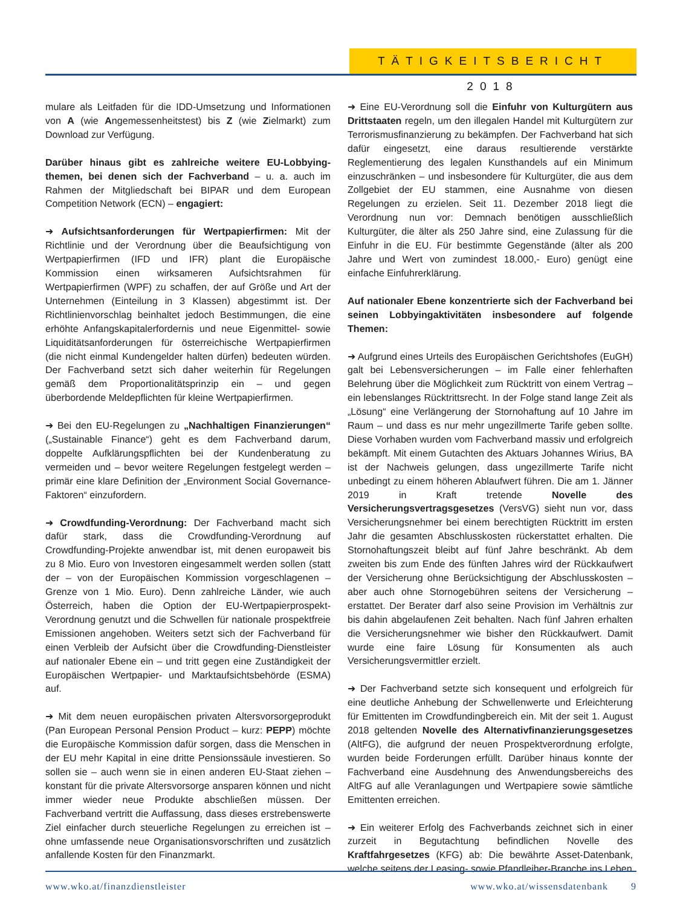TÄTIGKEITSBERICHT 2018
mulare als Leitfaden für die IDD-Umsetzung und Informationen von A (wie Angemessenheitstest) bis Z (wie Zielmarkt) zum Download zur Verfügung.
Darüber hinaus gibt es zahlreiche weitere EU-Lobbying-themen, bei denen sich der Fachverband – u. a. auch im Rahmen der Mitgliedschaft bei BIPAR und dem European Competition Network (ECN) – engagiert:
➜ Aufsichtsanforderungen für Wertpapierfirmen: Mit der Richtlinie und der Verordnung über die Beaufsichtigung von Wertpapierfirmen (IFD und IFR) plant die Europäische Kommission einen wirksameren Aufsichtsrahmen für Wertpapierfirmen (WPF) zu schaffen, der auf Größe und Art der Unternehmen (Einteilung in 3 Klassen) abgestimmt ist. Der Richtlinienvorschlag beinhaltet jedoch Bestimmungen, die eine erhöhte Anfangskapitalerfordernis und neue Eigenmittel- sowie Liquiditätsanforderungen für österreichische Wertpapierfirmen (die nicht einmal Kundengelder halten dürfen) bedeuten würden. Der Fachverband setzt sich daher weiterhin für Regelungen gemäß dem Proportionalitätsprinzip ein – und gegen überbordende Meldepflichten für kleine Wertpapierfirmen.
➜ Bei den EU-Regelungen zu „Nachhaltigen Finanzierungen“ („Sustainable Finance“) geht es dem Fachverband darum, doppelte Aufklärungspflichten bei der Kundenberatung zu vermeiden und – bevor weitere Regelungen festgelegt werden – primär eine klare Definition der „Environment Social Governance-Faktoren“ einzufordern.
➜ Crowdfunding-Verordnung: Der Fachverband macht sich dafür stark, dass die Crowdfunding-Verordnung auf Crowdfunding-Projekte anwendbar ist, mit denen europaweit bis zu 8 Mio. Euro von Investoren eingesammelt werden sollen (statt der – von der Europäischen Kommission vorgeschlagenen – Grenze von 1 Mio. Euro). Denn zahlreiche Länder, wie auch Österreich, haben die Option der EU-Wertpapierprospekt-Verordnung genutzt und die Schwellen für nationale prospektfreie Emissionen angehoben. Weiters setzt sich der Fachverband für einen Verbleib der Aufsicht über die Crowdfunding-Dienstleister auf nationaler Ebene ein – und tritt gegen eine Zuständigkeit der Europäischen Wertpapier- und Marktaufsichtsbehörde (ESMA) auf.
➜ Mit dem neuen europäischen privaten Altersvorsorgeprodukt (Pan European Personal Pension Product – kurz: PEPP) möchte die Europäische Kommission dafür sorgen, dass die Menschen in der EU mehr Kapital in eine dritte Pensionssäule investieren. So sollen sie – auch wenn sie in einen anderen EU-Staat ziehen – konstant für die private Altersvorsorge ansparen können und nicht immer wieder neue Produkte abschließen müssen. Der Fachverband vertritt die Auffassung, dass dieses erstrebenswerte Ziel einfacher durch steuerliche Regelungen zu erreichen ist – ohne umfassende neue Organisationsvorschriften und zusätzlich anfallende Kosten für den Finanzmarkt.
➜ Eine EU-Verordnung soll die Einfuhr von Kulturgütern aus Drittstaaten regeln, um den illegalen Handel mit Kulturgütern zur Terrorismusfinanzierung zu bekämpfen. Der Fachverband hat sich dafür eingesetzt, eine daraus resultierende verstärkte Reglementierung des legalen Kunsthandels auf ein Minimum einzuschränken – und insbesondere für Kulturgüter, die aus dem Zollgebiet der EU stammen, eine Ausnahme von diesen Regelungen zu erzielen. Seit 11. Dezember 2018 liegt die Verordnung nun vor: Demnach benötigen ausschließlich Kulturgüter, die älter als 250 Jahre sind, eine Zulassung für die Einfuhr in die EU. Für bestimmte Gegenstände (älter als 200 Jahre und Wert von zumindest 18.000,- Euro) genügt eine einfache Einfuhrerklärung.
Auf nationaler Ebene konzentrierte sich der Fachverband bei seinen Lobbyingaktivitäten insbesondere auf folgende Themen:
➜ Aufgrund eines Urteils des Europäischen Gerichtshofes (EuGH) galt bei Lebensversicherungen – im Falle einer fehlerhaften Belehrung über die Möglichkeit zum Rücktritt von einem Vertrag – ein lebenslanges Rücktrittsrecht. In der Folge stand lange Zeit als „Lösung“ eine Verlängerung der Stornohaftung auf 10 Jahre im Raum – und dass es nur mehr ungezillmerte Tarife geben sollte. Diese Vorhaben wurden vom Fachverband massiv und erfolgreich bekämpft. Mit einem Gutachten des Aktuars Johannes Wirius, BA ist der Nachweis gelungen, dass ungezillmerte Tarife nicht unbedingt zu einem höheren Ablaufwert führen. Die am 1. Jänner 2019 in Kraft tretende Novelle des Versicherungsvertragsgesetzes (VersVG) sieht nun vor, dass Versicherungsnehmer bei einem berechtigten Rücktritt im ersten Jahr die gesamten Abschlusskosten rückerstattet erhalten. Die Stornohaftungszeit bleibt auf fünf Jahre beschränkt. Ab dem zweiten bis zum Ende des fünften Jahres wird der Rückkaufwert der Versicherung ohne Berücksichtigung der Abschlusskosten – aber auch ohne Stornogebühren seitens der Versicherung – erstattet. Der Berater darf also seine Provision im Verhältnis zur bis dahin abgelaufenen Zeit behalten. Nach fünf Jahren erhalten die Versicherungsnehmer wie bisher den Rückkaufwert. Damit wurde eine faire Lösung für Konsumenten als auch Versicherungsvermittler erzielt.
➜ Der Fachverband setzte sich konsequent und erfolgreich für eine deutliche Anhebung der Schwellenwerte und Erleichterung für Emittenten im Crowdfundingbereich ein. Mit der seit 1. August 2018 geltenden Novelle des Alternativfinanzierungsgesetzes (AltFG), die aufgrund der neuen Prospektverordnung erfolgte, wurden beide Forderungen erfüllt. Darüber hinaus konnte der Fachverband eine Ausdehnung des Anwendungsbereichs des AltFG auf alle Veranlagungen und Wertpapiere sowie sämtliche Emittenten erreichen.
➜ Ein weiterer Erfolg des Fachverbands zeichnet sich in einer zurzeit in Begutachtung befindlichen Novelle des Kraftfahrgesetzes (KFG) ab: Die bewährte Asset-Datenbank, welche seitens der Leasing- sowie Pfandleiher-Branche ins Leben
www.wko.at/finanzdienstleister www.wko.at/wissensdatenbank 9